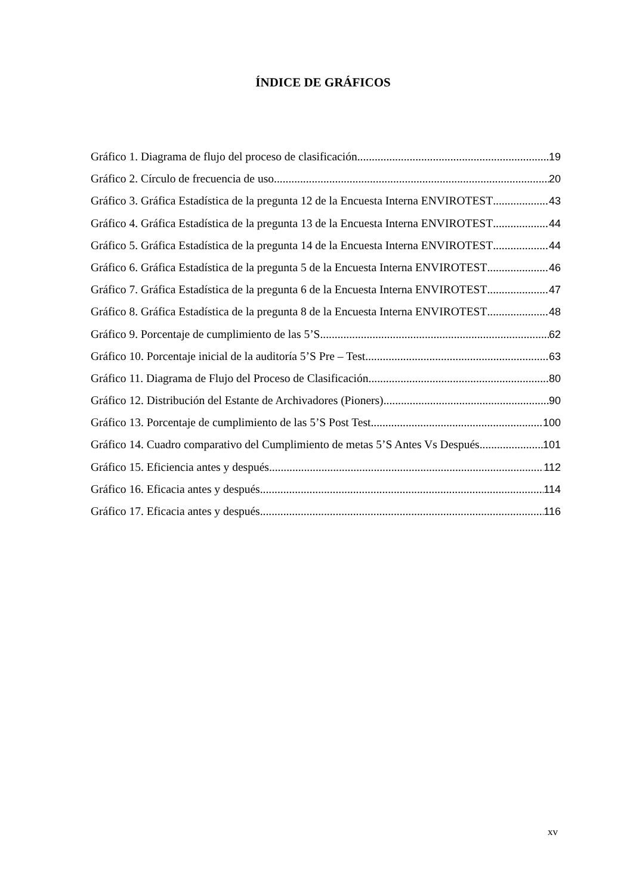ÍNDICE DE GRÁFICOS
Gráfico 1. Diagrama de flujo del proceso de clasificación 19
Gráfico 2. Círculo de frecuencia de uso 20
Gráfico 3. Gráfica Estadística de la pregunta 12 de la Encuesta Interna ENVIROTEST 43
Gráfico 4. Gráfica Estadística de la pregunta 13 de la Encuesta Interna ENVIROTEST 44
Gráfico 5. Gráfica Estadística de la pregunta 14 de la Encuesta Interna ENVIROTEST 44
Gráfico 6. Gráfica Estadística de la pregunta 5 de la Encuesta Interna ENVIROTEST 46
Gráfico 7. Gráfica Estadística de la pregunta 6 de la Encuesta Interna ENVIROTEST 47
Gráfico 8. Gráfica Estadística de la pregunta 8 de la Encuesta Interna ENVIROTEST 48
Gráfico 9. Porcentaje de cumplimiento de las 5’S 62
Gráfico 10. Porcentaje inicial de la auditoría 5’S Pre – Test 63
Gráfico 11. Diagrama de Flujo del Proceso de Clasificación 80
Gráfico 12. Distribución del Estante de Archivadores (Pioners) 90
Gráfico 13. Porcentaje de cumplimiento de las 5’S Post Test 100
Gráfico 14. Cuadro comparativo del Cumplimiento de metas 5’S Antes Vs Después 101
Gráfico 15. Eficiencia antes y después 112
Gráfico 16. Eficacia antes y después 114
Gráfico 17. Eficacia antes y después 116
xv